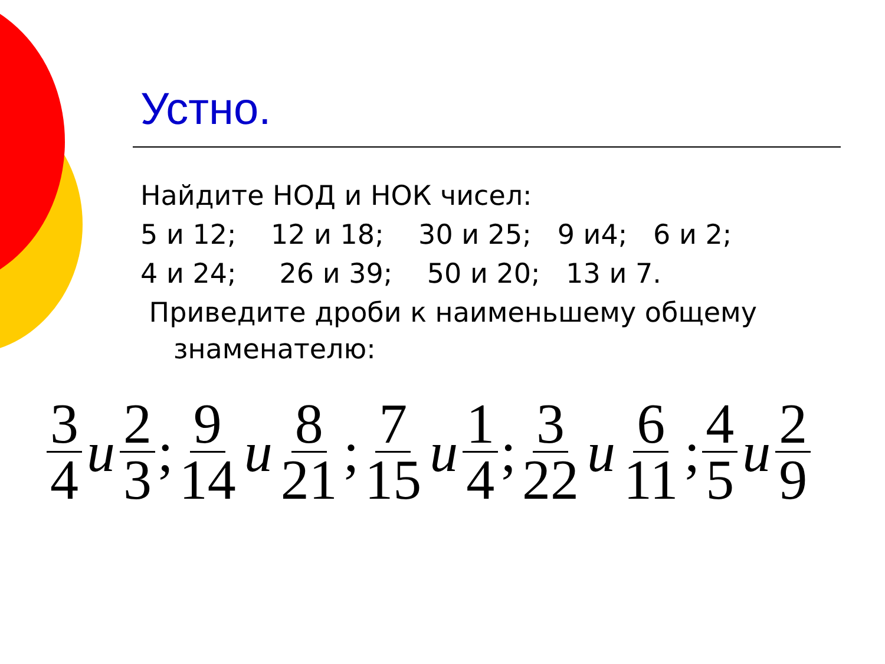Устно.
Найдите НОД и НОК чисел:
5 и 12; 12 и 18; 30 и 25; 9 и4; 6 и 2;
4 и 24; 26 и 39; 50 и 20; 13 и 7.
Приведите дроби к наименьшему общему знаменателю:
3 4 u 2 3; 9 14 u 8 21; 7 15 u 1 4; 3 22 u 6 11; 4 5 u 2 9